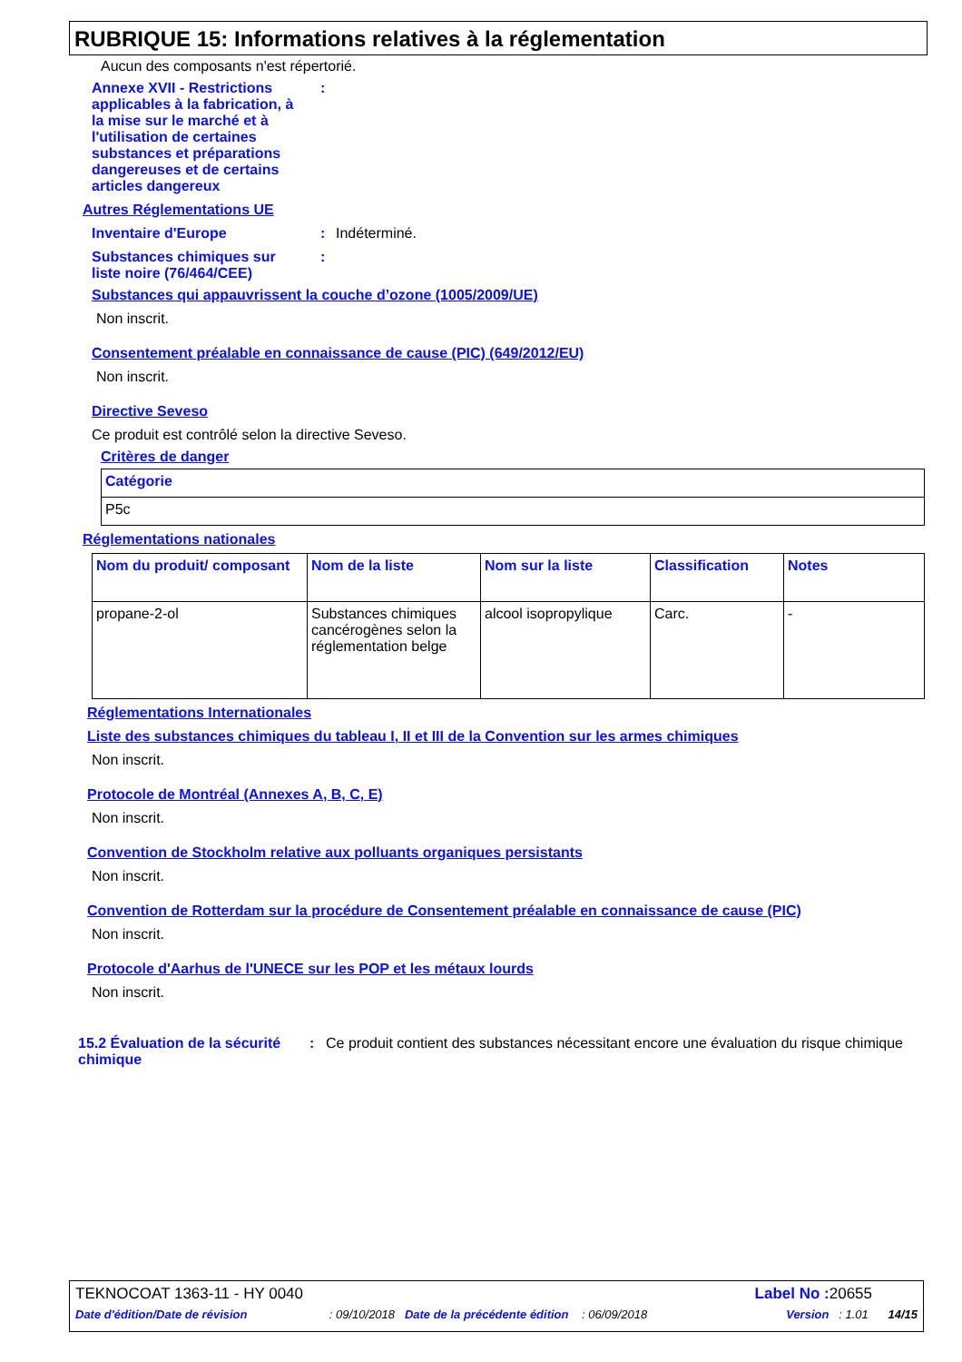RUBRIQUE 15: Informations relatives à la réglementation
Aucun des composants n'est répertorié.
Annexe XVII - Restrictions applicables à la fabrication, à la mise sur le marché et à l'utilisation de certaines substances et préparations dangereuses et de certains articles dangereux
:
Autres Réglementations UE
Inventaire d'Europe : Indéterminé.
Substances chimiques sur liste noire (76/464/CEE)
:
Substances qui appauvrissent la couche d’ozone (1005/2009/UE)
Non inscrit.
Consentement préalable en connaissance de cause (PIC) (649/2012/EU)
Non inscrit.
Directive Seveso
Ce produit est contrôlé selon la directive Seveso.
Critères de danger
| Catégorie |
| --- |
| P5c |
Réglementations nationales
| Nom du produit/ composant | Nom de la liste | Nom sur la liste | Classification | Notes |
| --- | --- | --- | --- | --- |
| propane-2-ol | Substances chimiques cancérogènes selon la réglementation belge | alcool isopropylique | Carc. | - |
Réglementations Internationales
Liste des substances chimiques du tableau I, II et III de la Convention sur les armes chimiques
Non inscrit.
Protocole de Montréal (Annexes A, B, C, E)
Non inscrit.
Convention de Stockholm relative aux polluants organiques persistants
Non inscrit.
Convention de Rotterdam sur la procédure de Consentement préalable en connaissance de cause (PIC)
Non inscrit.
Protocole d'Aarhus de l'UNECE sur les POP et les métaux lourds
Non inscrit.
15.2 Évaluation de la sécurité chimique
: Ce produit contient des substances nécessitant encore une évaluation du risque chimique
TEKNOCOAT 1363-11 - HY 0040 Label No : 20655
Date d'édition/Date de révision : 09/10/2018 Date de la précédente édition : 06/09/2018 Version : 1.01 14/15